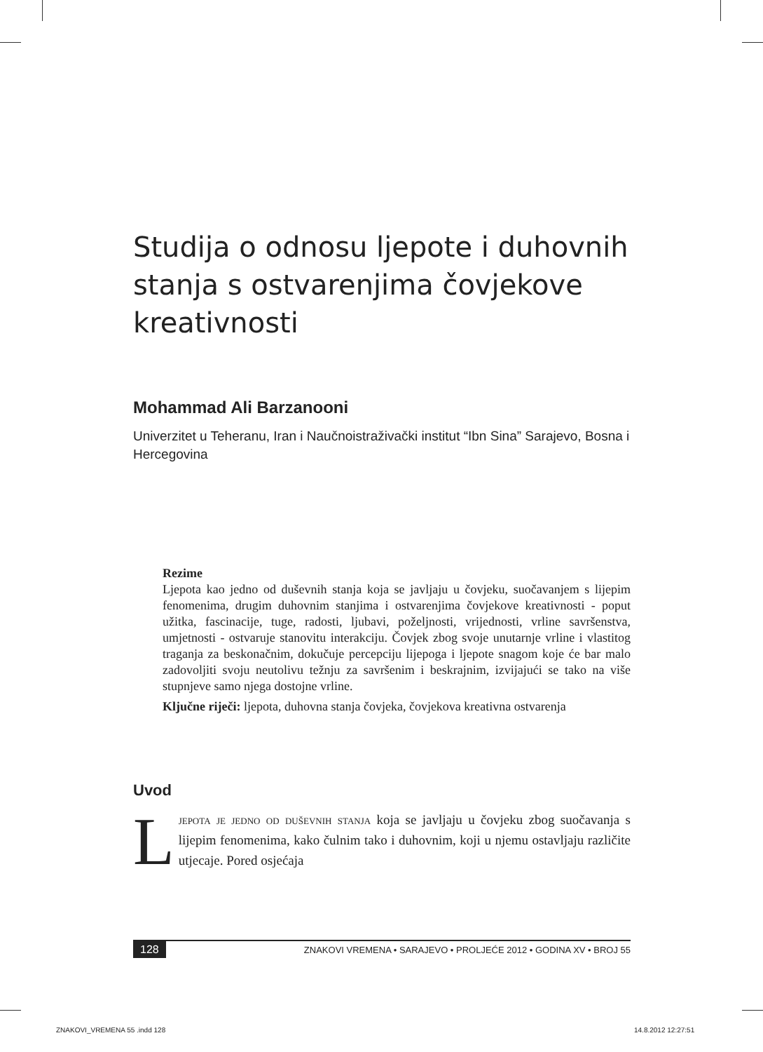Studija o odnosu ljepote i duhovnih stanja s ostvarenjima čovjekove kreativnosti
Mohammad Ali Barzanooni
Univerzitet u Teheranu, Iran i Naučnoistraživački institut “Ibn Sina” Sarajevo, Bosna i Hercegovina
Rezime
Ljepota kao jedno od duševnih stanja koja se javljaju u čovjeku, suočavanjem s lijepim fenomenima, drugim duhovnim stanjima i ostvarenjima čovjekove kreativnosti - poput užitka, fascinacije, tuge, radosti, ljubavi, poželjnosti, vrijednosti, vrline savršenstva, umjetnosti - ostvaruje stanovitu interakciju. Čovjek zbog svoje unutarnje vrline i vlastitog traganja za beskonačnim, dokučuje percepciju lijepoga i ljepote snagom koje će bar malo zadovoljiti svoju neutolivu težnju za savršenim i beskrajnim, izvijajući se tako na više stupnjeve samo njega dostojne vrline.
Ključne riječi: ljepota, duhovna stanja čovjeka, čovjekova kreativna ostvarenja
Uvod
Ljepota je jedno od duševnih stanja koja se javljaju u čovjeku zbog suočavanja s lijepim fenomenima, kako čulnim tako i duhovnim, koji u njemu ostavljaju različite utjecaje. Pored osjećaja
128 ZNAKOVI VREMENA • SARAJEVO • PROLJEĆE 2012 • GODINA XV • BROJ 55
ZNAKOVI_VREMENA 55 .indd 128 14.8.2012 12:27:51